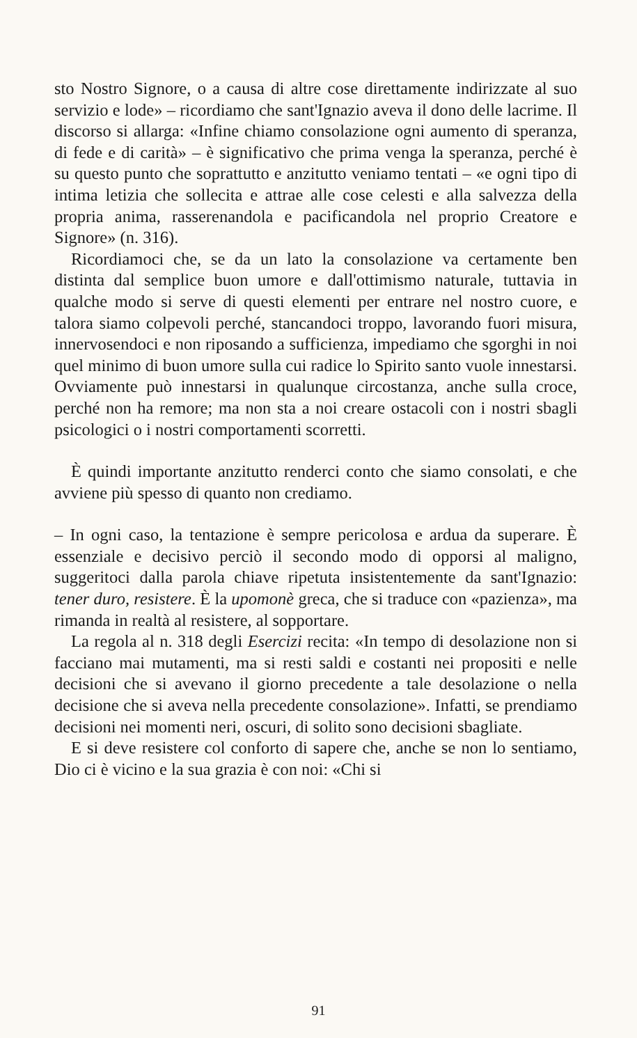sto Nostro Signore, o a causa di altre cose direttamente indirizzate al suo servizio e lode» – ricordiamo che sant'Ignazio aveva il dono delle lacrime. Il discorso si allarga: «Infine chiamo consolazione ogni aumento di speranza, di fede e di carità» – è significativo che prima venga la speranza, perché è su questo punto che soprattutto e anzitutto veniamo tentati – «e ogni tipo di intima letizia che sollecita e attrae alle cose celesti e alla salvezza della propria anima, rasserenandola e pacificandola nel proprio Creatore e Signore» (n. 316).
Ricordiamoci che, se da un lato la consolazione va certamente ben distinta dal semplice buon umore e dall'ottimismo naturale, tuttavia in qualche modo si serve di questi elementi per entrare nel nostro cuore, e talora siamo colpevoli perché, stancandoci troppo, lavorando fuori misura, innervosendoci e non riposando a sufficienza, impediamo che sgorghi in noi quel minimo di buon umore sulla cui radice lo Spirito santo vuole innestarsi. Ovviamente può innestarsi in qualunque circostanza, anche sulla croce, perché non ha remore; ma non sta a noi creare ostacoli con i nostri sbagli psicologici o i nostri comportamenti scorretti.
È quindi importante anzitutto renderci conto che siamo consolati, e che avviene più spesso di quanto non crediamo.
– In ogni caso, la tentazione è sempre pericolosa e ardua da superare. È essenziale e decisivo perciò il secondo modo di opporsi al maligno, suggeritoci dalla parola chiave ripetuta insistentemente da sant'Ignazio: tener duro, resistere. È la upomonè greca, che si traduce con «pazienza», ma rimanda in realtà al resistere, al sopportare.
La regola al n. 318 degli Esercizi recita: «In tempo di desolazione non si facciano mai mutamenti, ma si resti saldi e costanti nei propositi e nelle decisioni che si avevano il giorno precedente a tale desolazione o nella decisione che si aveva nella precedente consolazione». Infatti, se prendiamo decisioni nei momenti neri, oscuri, di solito sono decisioni sbagliate.
E si deve resistere col conforto di sapere che, anche se non lo sentiamo, Dio ci è vicino e la sua grazia è con noi: «Chi si
91